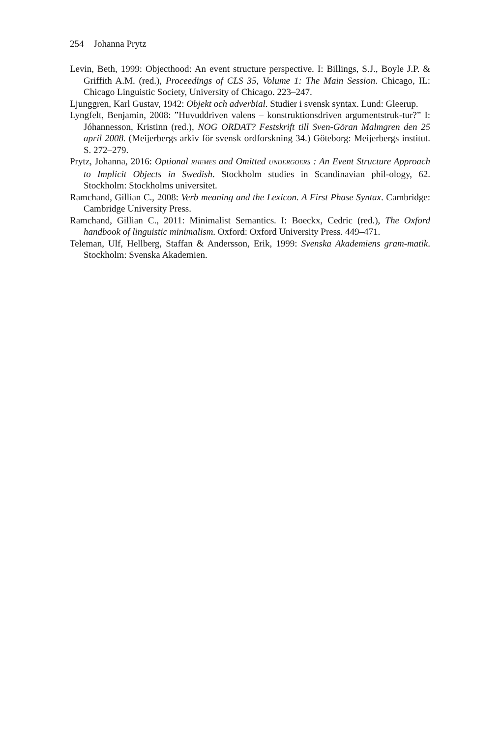254 Johanna Prytz
Levin, Beth, 1999: Objecthood: An event structure perspective. I: Billings, S.J., Boyle J.P. & Griffith A.M. (red.), Proceedings of CLS 35, Volume 1: The Main Session. Chicago, IL: Chicago Linguistic Society, University of Chicago. 223–247.
Ljunggren, Karl Gustav, 1942: Objekt och adverbial. Studier i svensk syntax. Lund: Gleerup.
Lyngfelt, Benjamin, 2008: ”Huvuddriven valens – konstruktionsdriven argumentstruk-tur?” I: Jóhannesson, Kristinn (red.), NOG ORDAT? Festskrift till Sven-Göran Malmgren den 25 april 2008. (Meijerbergs arkiv för svensk ordforskning 34.) Göteborg: Meijerbergs institut. S. 272–279.
Prytz, Johanna, 2016: Optional RHEMES and Omitted UNDERGOERS : An Event Structure Approach to Implicit Objects in Swedish. Stockholm studies in Scandinavian phil-ology, 62. Stockholm: Stockholms universitet.
Ramchand, Gillian C., 2008: Verb meaning and the Lexicon. A First Phase Syntax. Cambridge: Cambridge University Press.
Ramchand, Gillian C., 2011: Minimalist Semantics. I: Boeckx, Cedric (red.), The Oxford handbook of linguistic minimalism. Oxford: Oxford University Press. 449–471.
Teleman, Ulf, Hellberg, Staffan & Andersson, Erik, 1999: Svenska Akademiens gram-matik. Stockholm: Svenska Akademien.